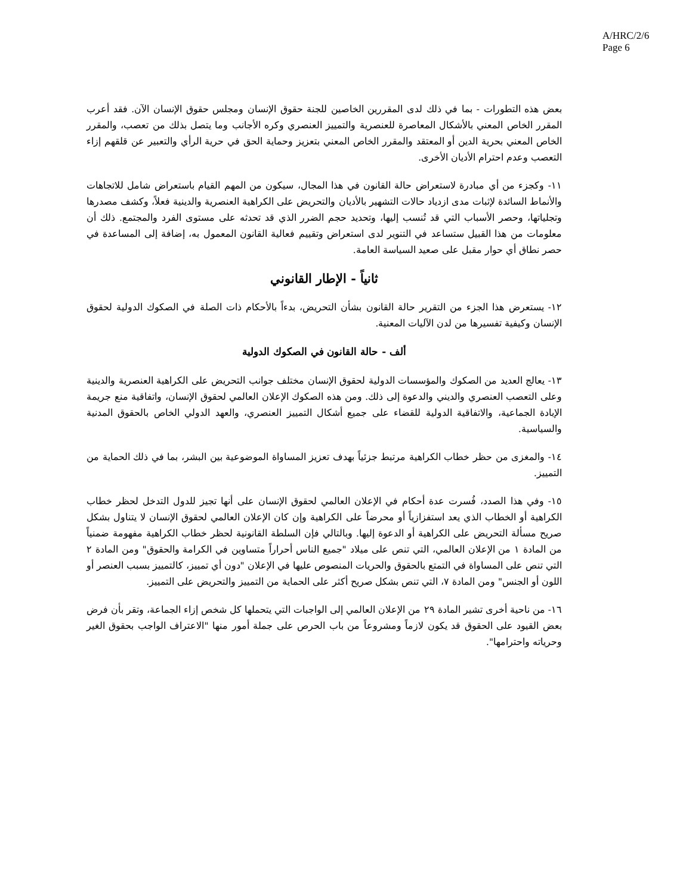A/HRC/2/6
Page 6
بعض هذه التطورات - بما في ذلك لدى المقررين الخاصين للجنة حقوق الإنسان ومجلس حقوق الإنسان الآن. فقد أعرب المقرر الخاص المعني بالأشكال المعاصرة للعنصرية والتمييز العنصري وكره الأجانب وما يتصل بذلك من تعصب، والمقرر الخاص المعني بحرية الدين أو المعتقد والمقرر الخاص المعني بتعزيز وحماية الحق في حرية الرأي والتعبير عن قلقهم إزاء التعصب وعدم احترام الأديان الأخرى.
١١- وكجزء من أي مبادرة لاستعراض حالة القانون في هذا المجال، سيكون من المهم القيام باستعراض شامل للاتجاهات والأنماط السائدة لإثبات مدى ازدياد حالات التشهير بالأديان والتحريض على الكراهية العنصرية والدينية فعلاً، وكشف مصدرها وتجلياتها، وحصر الأسباب التي قد تُنسب إليها، وتحديد حجم الضرر الذي قد تحدثه على مستوى الفرد والمجتمع. ذلك أن معلومات من هذا القبيل ستساعد في التنوير لدى استعراض وتقييم فعالية القانون المعمول به، إضافة إلى المساعدة في حصر نطاق أي حوار مقبل على صعيد السياسة العامة.
ثانياً - الإطار القانوني
١٢- يستعرض هذا الجزء من التقرير حالة القانون بشأن التحريض، بدءاً بالأحكام ذات الصلة في الصكوك الدولية لحقوق الإنسان وكيفية تفسيرها من لدن الآليات المعنية.
ألف - حالة القانون في الصكوك الدولية
١٣- يعالج العديد من الصكوك والمؤسسات الدولية لحقوق الإنسان مختلف جوانب التحريض على الكراهية العنصرية والدينية وعلى التعصب العنصري والديني والدعوة إلى ذلك. ومن هذه الصكوك الإعلان العالمي لحقوق الإنسان، واتفاقية منع جريمة الإبادة الجماعية، والاتفاقية الدولية للقضاء على جميع أشكال التمييز العنصري، والعهد الدولي الخاص بالحقوق المدنية والسياسية.
١٤- والمغزى من حظر خطاب الكراهية مرتبط جزئياً بهدف تعزيز المساواة الموضوعية بين البشر، بما في ذلك الحماية من التمييز.
١٥- وفي هذا الصدد، فُسرت عدة أحكام في الإعلان العالمي لحقوق الإنسان على أنها تجيز للدول التدخل لحظر خطاب الكراهية أو الخطاب الذي يعد استفزازياً أو محرضاً على الكراهية وإن كان الإعلان العالمي لحقوق الإنسان لا يتناول بشكل صريح مسألة التحريض على الكراهية أو الدعوة إليها. وبالتالي فإن السلطة القانونية لحظر خطاب الكراهية مفهومة ضمنياً من المادة ١ من الإعلان العالمي، التي تنص على ميلاد "جميع الناس أحراراً متساوين في الكرامة والحقوق" ومن المادة ٢ التي تنص على المساواة في التمتع بالحقوق والحريات المنصوص عليها في الإعلان "دون أي تمييز، كالتمييز بسبب العنصر أو اللون أو الجنس" ومن المادة ٧، التي تنص بشكل صريح أكثر على الحماية من التمييز والتحريض على التمييز.
١٦- من ناحية أخرى تشير المادة ٢٩ من الإعلان العالمي إلى الواجبات التي يتحملها كل شخص إزاء الجماعة، وتقر بأن فرض بعض القيود على الحقوق قد يكون لازماً ومشروعاً من باب الحرص على جملة أمور منها "الاعتراف الواجب بحقوق الغير وحرياته واحترامها".